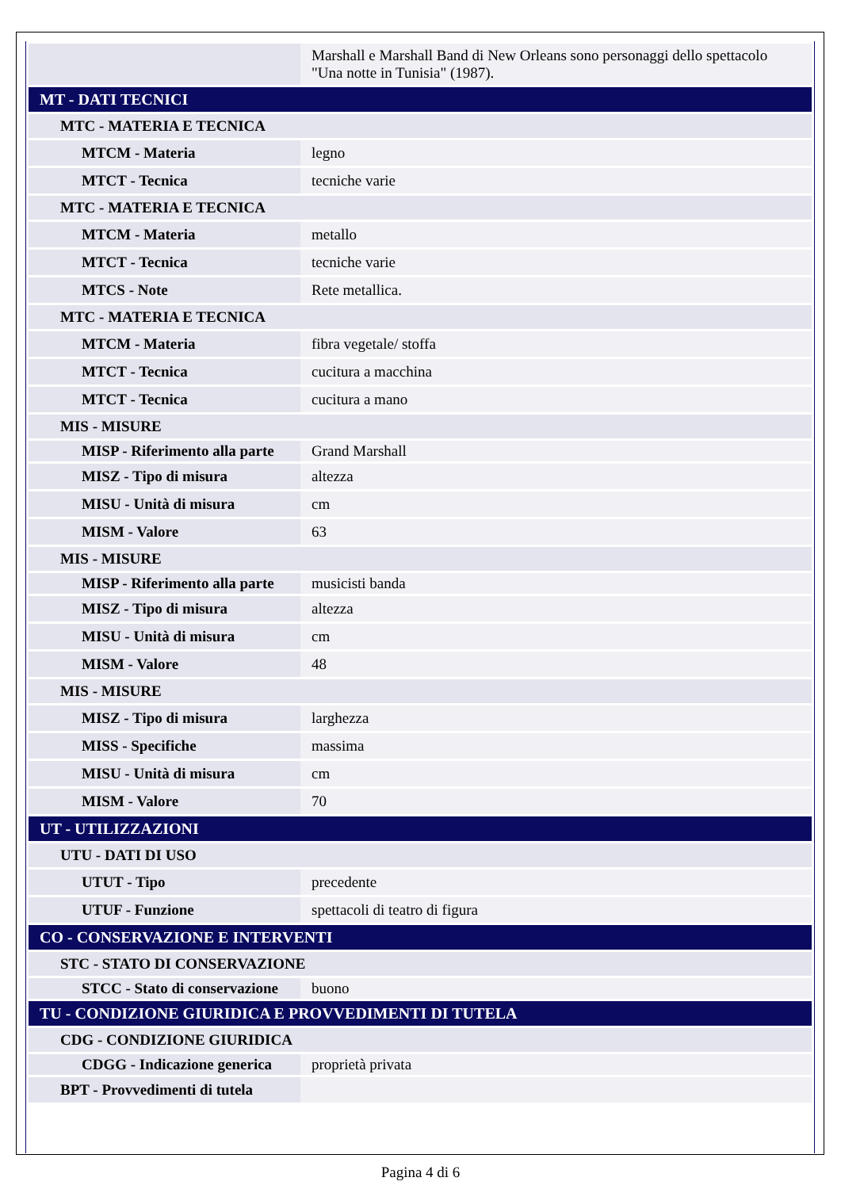| | Marshall e Marshall Band di New Orleans sono personaggi dello spettacolo "Una notte in Tunisia" (1987). |
| MT - DATI TECNICI | |
| MTC - MATERIA E TECNICA | |
| MTCM - Materia | legno |
| MTCT - Tecnica | tecniche varie |
| MTC - MATERIA E TECNICA | |
| MTCM - Materia | metallo |
| MTCT - Tecnica | tecniche varie |
| MTCS - Note | Rete metallica. |
| MTC - MATERIA E TECNICA | |
| MTCM - Materia | fibra vegetale/ stoffa |
| MTCT - Tecnica | cucitura a macchina |
| MTCT - Tecnica | cucitura a mano |
| MIS - MISURE | |
| MISP - Riferimento alla parte | Grand Marshall |
| MISZ - Tipo di misura | altezza |
| MISU - Unità di misura | cm |
| MISM - Valore | 63 |
| MIS - MISURE | |
| MISP - Riferimento alla parte | musicisti banda |
| MISZ - Tipo di misura | altezza |
| MISU - Unità di misura | cm |
| MISM - Valore | 48 |
| MIS - MISURE | |
| MISZ - Tipo di misura | larghezza |
| MISS - Specifiche | massima |
| MISU - Unità di misura | cm |
| MISM - Valore | 70 |
| UT - UTILIZZAZIONI | |
| UTU - DATI DI USO | |
| UTUT - Tipo | precedente |
| UTUF - Funzione | spettacoli di teatro di figura |
| CO - CONSERVAZIONE E INTERVENTI | |
| STC - STATO DI CONSERVAZIONE | |
| STCC - Stato di conservazione | buono |
| TU - CONDIZIONE GIURIDICA E PROVVEDIMENTI DI TUTELA | |
| CDG - CONDIZIONE GIURIDICA | |
| CDGG - Indicazione generica | proprietà privata |
| BPT - Provvedimenti di tutela | |
Pagina 4 di 6